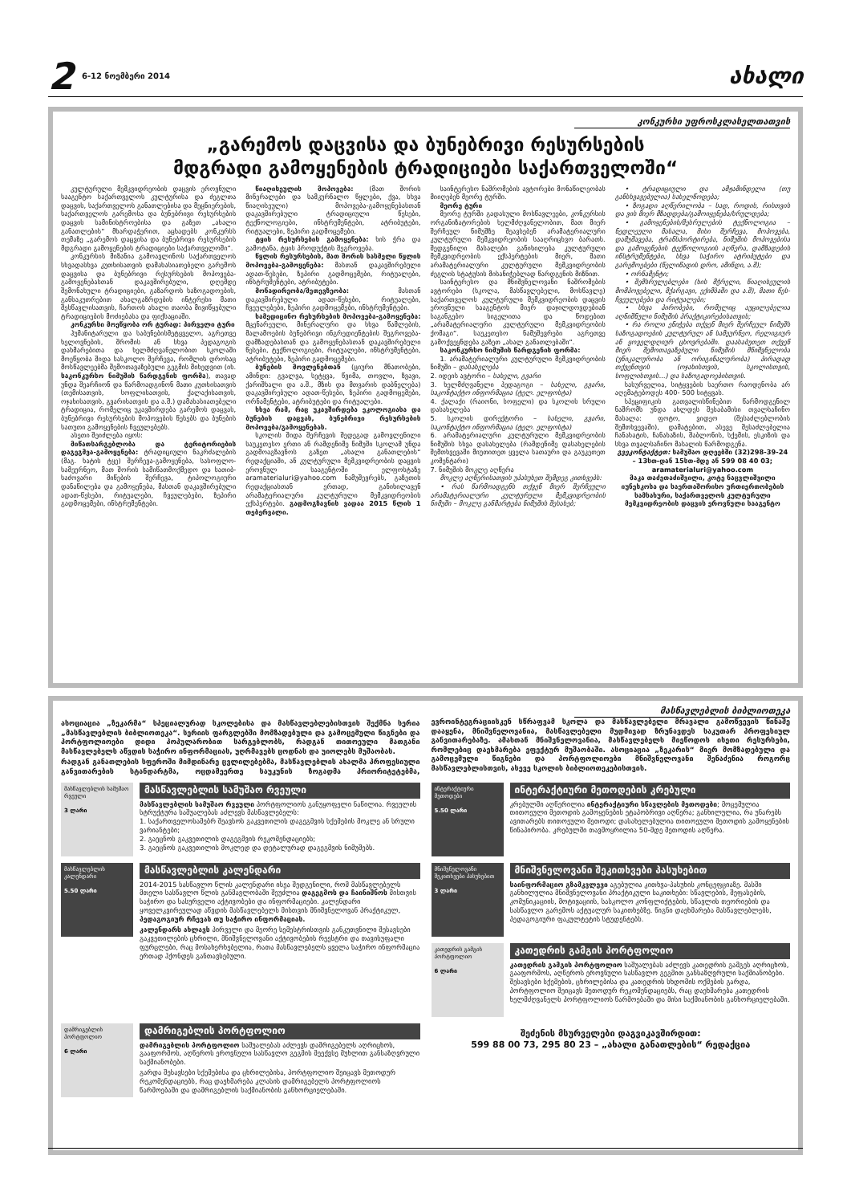2 6-12 ნოემბერი 2014 ახალი
კონკურსი უფროსკლასელთათვის
„გარემოს დაცვისა და ბუნებრივი რესურსების
მდგრადი გამოყენების ტრადიციები საქართველოში“
კულტურული მემკვიდრეობის დაცვის ეროვნული სააგენტო საქართველოს კულტურისა და ძეგლთა დაცვის, საქართველოს განათლებისა და მეცნიერების, საქართველოს გარემოსა და ბუნებრივი რესურსების დაცვის სამინისტროებისა და გაზეთ „ახალი განათლების“ მხარდაჭერით, აცხადებს კონკურსს თემაზე „გარემოს დაცვისა და ბუნებრივი რესურსების მდგრადი გამოყენების ტრადიციები საქართველოში“.
კონკურსის მიზანია გამოავლინოს საქართველოს სხვადასხვა კუთხისათვის დამახასიათებელი გარემოს დაცვისა და ბუნებრივი რესურსების მოპოვება-გამოყენებასთან დაკავშირებული, დღემდე შემონახული ტრადიციები, გაზარდოს საზოგადოების, განსაკუთრებით ახალგაზრდების ინტერესი მათი შესწავლისათვის, ჩართოს ახალი თაობა მივიწყებული ტრადიციების მოძიებასა და ფიქსაციაში.
კონკურსი მოეწყობა ორ ტურად: პირველი ტური
ჰუმანიტარული და საბუნებისმეტყველო, აგრეთვე ხელოვნების, შრომის ან სხვა პედაგოგის დახმარებითა და ხელმძღვანელობით სკოლაში მოეწყობა შიდა სასკოლო შერჩევა, რომლის დროსაც მოსწავლეებმა შემოთავაზებული გეგმის მიხედვით (იხ. საკონკურსო ნიმუშის წარდგენის ფორმა), თავად უნდა შეარჩიონ და წარმოადგინონ მათი კუთხისათვის (თემისათვის, სოფლისათვის, ქალაქისათვის, ოჯახისათვის, გვარისათვის და ა.შ.) დამახასიათებელი ტრადიცია, რომელიც უკავშირდება გარემოს დაცვას, ბუნებრივი რესურსების მოპოვების წესებს და ბუნების სათუთი გამოყენების ჩვეულებებს.
ასეთი შეიძლება იყოს:
მიწათსარგებლობა და ტერიტორიების დაგეგმვა-გამოყენება: ტრადიციული ნაკრძალების (მაგ. ხატის ტყე) შერჩევა-გამოყენება, სასოფლო-სამეურნეო, მათ შორის სამიწათმოქმედო და სათიბ-საძოვარი მიწების შერჩევა, ტიპოლოგიური დანაწილება და გამოყენება, მასთან დაკავშირებული ადათ-წესები, რიტუალები, ჩვეულებები, ზეპირი გადმოცემები, ინსტრუმენტები.
წიაღისეულის მოპოვება: (მათ შორის მინერალები და სამკურნალო წყლები, ქვა, სხვა წიაღისეული) მოპოვება-გამოყენებასთან დაკავშირებული ტრადიციული წესები, ტექნოლოგიები, ინსტრუმენტები, ატრიბუტები, რიტუალები, ზეპირი გადმოცემები.
ტყის რესურსების გამოყენება: ხის ჭრა და გამოტანა, ტყის პროდუქტის შეგროვება.
წყლის რესურსების, მათ შორის სასმელი წყლის მოპოვება-გამოყენება: მასთან დაკავშირებული ადათ-წესები, ზეპირი გადმოცემები, რიტუალები, ინსტრუმენტები, ატრიბუტები.
მონადირეობა/მეთევზეობა: მასთან დაკავშირებული ადათ-წესები, რიტუალები, ჩვეულებები, ზეპირი გადმოცემები, ინსტრუმენტები.
სამედიცინო რესურსების მოპოვება-გამოყენება: მცენარეული, მინერალური და სხვა წამლების, მალამოების ბუნებრივი ინგრედიენტების შეგროვება-დამზადებასთან და გამოყენებასთან დაკავშირებული წესები, ტექნოლოგიები, რიტუალები, ინსტრუმენტები, ატრიბუტები, ზეპირი გადმოცემები.
ბუნების მოვლენებთან (ციური მნათობები, ამინდი: გვალვა, სეტყვა, წვიმა, თოვლი, ზვავი, ქარიშხალი და ა.შ., მზის და მთვარის დაბნელება) დაკავშირებული ადათ-წესები, ზეპირი გადმოცემები, ორნამენტები, ატრიბუტები და რიტუალები.
სხვა რამ, რაც უკავშირდება ეკოლოგიასა და ბუნების დაცვას, ბუნებრივი რესურსების მოპოვება/გამოყენებას.
სკოლის შიდა შერჩევის შედეგად გამოვლენილი საუკეთესო ერთი ან რამდენიმე ნიმუში სკოლამ უნდა გადმოაგზავნოს გაზეთ „ახალი განათლების“ რედაქციაში, ან კულტურული მემკვიდრეობის დაცვის ეროვნულ სააგენტოში ელფოსტაზე aramaterialuri@yahoo.com ნამუშევრებს, გაზეთის რედაქციასთან ერთად, განიხილავენ არამატერიალური კულტურული მემკვიდრეობის ექსპერტები. გადმოგზავნის ვადაა 2015 წლის 1 თებერვალი.
საინტერესო ნაშრომების ავტორები მონაწილეობას მიიღებენ მეორე ტურში.
მეორე ტური
მეორე ტურში გადასული მოსწავლეები, კონკურსის ორგანიზატორების ხელმძღვანელობით, მათ მიერ შერჩეულ ნიმუშზე შეავსებენ არამატერიალური კულტურული მემკვიდრეობის სააღრიცხვო ბარათს. შედგენილი მასალები განიხილება კულტურული მემკვიდრეობის ექსპერტების მიერ, მათი არამატერიალური კულტურული მემკვიდრეობის ძეგლის სტატუსის მისანიჭებლად წარდგენის მიზნით.
საინტერესო და მნიშვნელოვანი ნაშრომების ავტორები (სკოლა, მასწავლებელი, მოსწავლე) საქართველოს კულტურული მემკვიდრეობის დაცვის ეროვნული სააგენტოს მიერ დაჯილდოვდებიან საგანგებო სიგელითა და წოდებით „არამატერიალური კულტურული მემკვიდრეობის ქომაგი“. საუკეთესო ნამუშევრები აგრეთვე გამოქვეყნდება გაზეთ „ახალ განათლებაში“.
საკონკურსო ნიმუშის წარდგენის ფორმა:
1. არამატერიალური კულტურული მემკვიდრეობის ნიმუში – დასახელება
2. იდეის ავტორი – სახელი, გვარი
3. ხელმძღვანელი პედაგოგი – სახელი, გვარი, საკონტაქტო ინფორმაცია (ტელ. ელფოსტა)
4. ქალაქი (რაიონი, სოფელი) და სკოლის სრული დასახელება
5. სკოლის დირექტორი – სახელი, გვარი, საკონტაქტო ინფორმაცია (ტელ. ელფოსტა)
6. არამატერიალური კულტურული მემკვიდრეობის ნიმუშის სხვა დასახელება (რამდენიმე დასახელების შემთხვევაში მიუთითეთ ყველა სათაური და გაუკეთეთ კომენტარი)
7. ნიმუშის მოკლე აღწერა
მოკლე აღწერისათვის უპასუხეთ შემდეგ კითხვებს:
• რას წარმოადგენს თქვენ მიერ შერჩეული არამატერიალური კულტურული მემკვიდრეობის ნიმუში – მოკლე განმარტება ნიმუშის შესახებ;
• ტრადიციული და ამჟამინდელი (თუ განსხვავებულია) სახელწოდება;
• ზოგადი აღწერილობა – სად, როდის, რისთვის და ვის მიერ მზადდება/გამოიყენება/სრულდება;
• გამოყენების/შესრულების ტექნოლოგია – ნედლეული მასალა, მისი შერჩევა, მოპოვება, დამუშავება, ტრანსპორტირება, ნიმუშის მოპოვებისა და გამოყენების ტექნოლოგიის აღწერა, დამზადების ინსტრუმენტები, სხვა საჭირო ატრიბუტები და გარემოებები (წელიწადის დრო, ამინდი, ა.შ);
• ორნამენტი;
• შემსრულებლები (ხის მჭრელი, წიაღისეულის მომპოვებელი, მქარგავი, ექიმბაში და ა.შ), მათი წეს-ჩვეულებები და რიტუალები;
• სხვა პირობები, რომელიც აუცილებელია აღნიშნული ნიმუშის პრაქტიკირებისათვის;
• რა როლი ენიჭება თქვენ მიერ შერჩეულ ნიმუშს საზოგადოების კულტურულ ან სამეურნეო, რელიგიურ ან ყოველდღიურ ცხოვრებაში. დაასაბუთეთ თქვენ მიერ შემოთავაზებული ნიმუშის მნიშვნელობა (უნიკალურობა ან ორიგინალურობა) პირადად თქვენთვის (ოჯახისთვის, სკოლისთვის, სოფლისთვის...) და საზოგადოებისთვის.
სასურველია, სიტყვების საერთო რაოდენობა არ აღემატებოდეს 400- 500 სიტყვას.
სპეციფიკის გათვალისწინებით წარმოდგენილ ნაშრომს უნდა ახლდეს შესაბამისი თვალსაჩინო მასალა: ფოტო, ვიდეო (შესაძლებლობის შემთხვევაში), დამატებით, ასევე შესაძლებელია ჩანახატის, ჩანახაზის, შაბლონის, სქემის, ესკიზის და სხვა თვალსაჩინო მასალის წარმოდგენა.
გვეკონტაქტეთ: სამუშაო დღეებში (32)298-39-24 – 13სთ-დან 15სთ-მდე ან 599 08 40 03;
aramaterialuri@yahoo.com
მაკა თაძეთაძიშვილი, კოტე ნაცვლიშვილი
იუნესკოსა და საერთაშორისო ურთიერთობების სამსახური, საქართველოს კულტურული მემკვიდრეობის დაცვის ეროვნული სააგენტო
მასწავლებლის ბიბლიოთეკა
ასოციაცია „ზეკარმა“ სპეციალურად სკოლებისა და მასწავლებლებისთვის შექმნა სერია „მასწავლებლის ბიბლიოთეკა“. სერიის ფარგლებში მომზადებული და გამოცემული წიგნები და პორტფოლიოები დიდი პოპულარობით სარგებლობს, რადგან თითოეული მათგანი მასწავლებელს აწვდის საჭირო ინფორმაციას, უღრმავებს ცოდნას და უიოლებს მუშაობას.
რადგან განათლების სფეროში მიმდინარე ცვლილებებმა, მასწავლებლის ახალმა პროფესიული განვითარების სტანდარტმა, ოცდამეერთე საუკუნის ზოგადმა პრიორიტეტებმა, ევროინტეგრაციისკენ სწრაფვამ სკოლა და მასწავლებელი მრავალი გამოწვევის წინაშე დააყენა, მნიშვნელოვანია, მასწავლებელი მუდმივად ზრუნავდეს საკუთარ პროფესიულ განვითარებაზე. ამასთან მნიშვნელოვანია, მასწავლებელს მიეწოდოს ისეთი რესურსები, რომლებიც დაეხმარება ეფექტურ მუშაობაში. ასოციაცია „ზეკარის“ მიერ მომზადებული და გამოცემული წიგნები და პორტფოლიოები მნიშვნელოვანი შენაძენია როგორც მასწავლებლისთვის, ასევე სკოლის ბიბლიოთეკებისთვის.
მასწავლებლის სამუშაო რვეული
3 ლარი
მასწავლებლის სამუშაო რვეული
მასწავლებლის სამუშაო რვეული პორტფოლიოს განუყოფელი ნაწილია. რვეულის სტრუქტურა საშუალებას აძლევს მასწავლებელს:
1. საქართველოსამებრ შეავსოს გაკვეთილის დაგეგმვის სქემების მოკლე ან სრული ვარიანტები;
2. გაეცნოს გაკვეთილის დაგეგმვის რეკომენდაციებს;
3. გაეცნოს გაკვეთილის მოკლედ და დეტალურად დაგეგმვის ნიმუშებს.
ინტერაქტიური მეთოდები
5.50 ლარი
ინტერაქტიური მეთოდების კრებული
კრებულში აღწერილია ინტერაქტიური სწავლების მეთოდები; მოცემულია თითოეული მეთოდის გამოყენების ეტაპობრივი აღწერა; განხილულია, რა უნარებს ავითარებს თითოეული მეთოდი; დასახელებულია თითოეული მეთოდის გამოყენების წინაპირობა. კრებულში თავმოყრილია 50-მდე მეთოდის აღწერა.
მასწავლებლის კალენდარი
5.50 ლარი
მასწავლებლის კალენდარი
2014-2015 სასწავლო წლის კალენდარი ისეა შედგენილი, რომ მასწავლებელს მთელი სასწავლო წლის განმავლობაში შეუძლია დაგეგმოს და ჩაინიშნოს მისთვის საჭირო და სასურველი აქტივობები და ინფორმაციები. კალენდარი ყოველკვირეულად აწვდის მასწავლებელს მისთვის მნიშვნელოვან პრაქტიკულ, პედაგოგიურ რჩევას თუ საჭირო ინფორმაციას.
კალენდარს ახლავს პირველი და მეორე სემესტრისთვის განკუთვნილი შესავსები გაკვეთილების ცხრილი, მნიშვნელოვანი აქტივობების რეესტრი და თავისუფალი ფურცლები, რაც მოსახერხებელია, რათა მასწავლებელს ყველა საჭირო ინფორმაცია ერთად ჰქონდეს განთავსებული.
მნიშვნელოვანი შეკითხვები პასუხებით
3 ლარი
მნიშვნელოვანი შეკითხვები პასუხებით
საინფორმაციო გზამკვლევი აგებულია კითხვა-პასუხის კონცეფციაზე. მასში განხილულია მნიშვნელოვანი პრაქტიკული საკითხები: სწავლების, შეფასების, კომუნიკაციის, მოტივაციის, სასკოლო კონფლიქტების, სწავლის თეორიების და სასწავლო გარემოს აქტუალურ საკითხებზე. წიგნი დაეხმარება მასწავლებლებს, პედაგოგიური ფაკულტეტის სტუდენტებს.
კათედრის გამგის პორტფოლიო
6 ლარი
კათედრის გამგის პორტფოლიო
კათედრის გამგის პორტფოლიო საშუალებას აძლევს კათედრის გამგეს აღრიცხოს, გააფორმოს, აღწეროს ეროვნული სასწავლო გეგმით განსაზღვრული საქმიანობები. შესავსები სქემების, ცხრილებისა და კათედრის სხდომის ოქმების გარდა, პორტფოლიო შეიცავს მეთოდურ რეკომენდაციებს, რაც დაეხმარება კათედრის ხელმძღვანელს პორტფოლიოს წარმოებაში და მისი საქმიანობის განხორციელებაში.
დამრიგებლის პორტფოლიო
6 ლარი
დამრიგებლის პორტფოლიო
დამრიგებლის პორტფოლიო საშუალებას აძლევს დამრიგებელს აღრიცხოს, გააფორმოს, აღწეროს ეროვნული სასწავლო გეგმის მეექვსე მუხლით განსაზღვრული საქმიანობები.
გარდა შესავსები სქემებისა და ცხრილებისა, პორტფოლიო შეიცავს მეთოდურ რეკომენდაციებს, რაც დაეხმარება კლასის დამრიგებელს პორტფოლიოს წარმოებაში და დამრიგებლის საქმიანობის განხორციელებაში.
შეძენის მსურველები დაგვიკავშირდით:
599 88 00 73, 295 80 23 – „ახალი განათლების“ რედაქცია